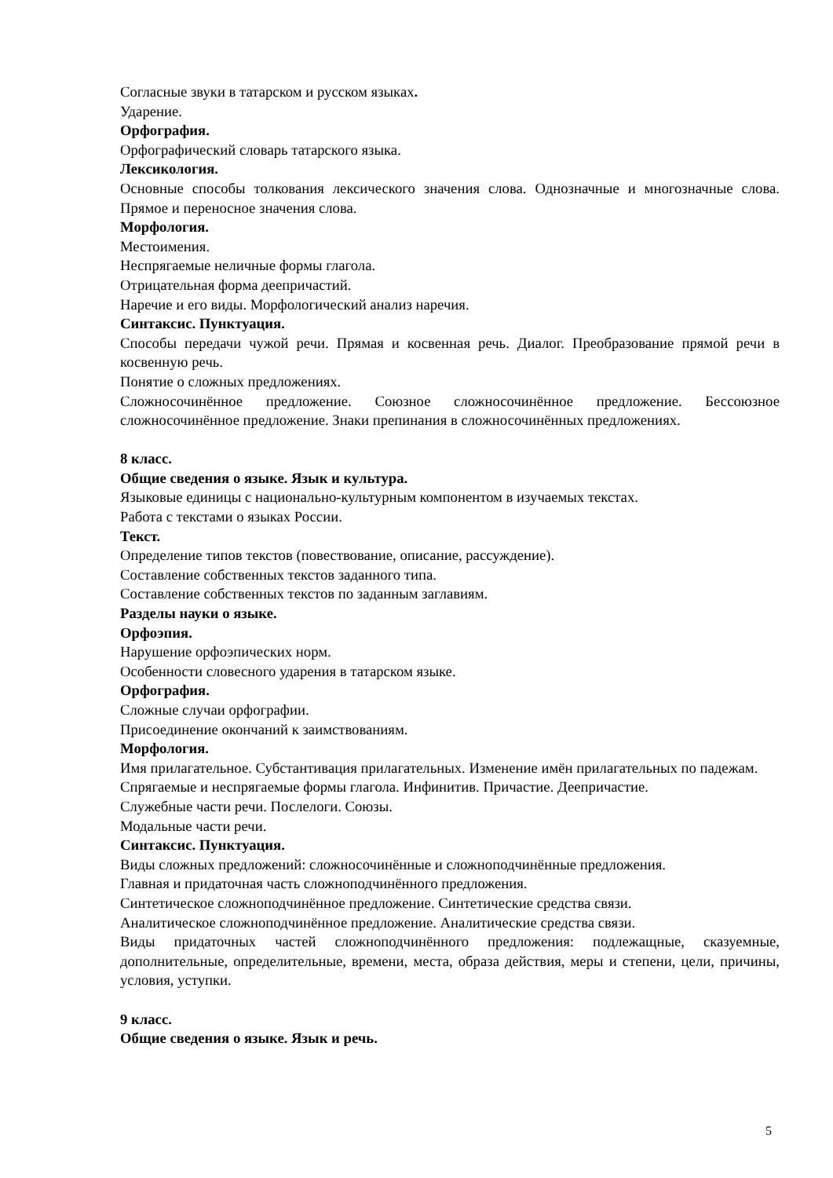Согласные звуки в татарском и русском языках.
Ударение.
Орфография.
Орфографический словарь татарского языка.
Лексикология.
Основные способы толкования лексического значения слова. Однозначные и многозначные слова. Прямое и переносное значения слова.
Морфология.
Местоимения.
Неспрягаемые неличные формы глагола.
Отрицательная форма деепричастий.
Наречие и его виды. Морфологический анализ наречия.
Синтаксис. Пунктуация.
Способы передачи чужой речи. Прямая и косвенная речь. Диалог. Преобразование прямой речи в косвенную речь.
Понятие о сложных предложениях.
Сложносочинённое предложение. Союзное сложносочинённое предложение. Бессоюзное сложносочинённое предложение. Знаки препинания в сложносочинённых предложениях.
8 класс.
Общие сведения о языке. Язык и культура.
Языковые единицы с национально-культурным компонентом в изучаемых текстах.
Работа с текстами о языках России.
Текст.
Определение типов текстов (повествование, описание, рассуждение).
Составление собственных текстов заданного типа.
Составление собственных текстов по заданным заглавиям.
Разделы науки о языке.
Орфоэпия.
Нарушение орфоэпических норм.
Особенности словесного ударения в татарском языке.
Орфография.
Сложные случаи орфографии.
Присоединение окончаний к заимствованиям.
Морфология.
Имя прилагательное. Субстантивация прилагательных. Изменение имён прилагательных по падежам.
Спрягаемые и неспрягаемые формы глагола. Инфинитив. Причастие. Деепричастие.
Служебные части речи. Послелоги. Союзы.
Модальные части речи.
Синтаксис. Пунктуация.
Виды сложных предложений: сложносочинённые и сложноподчинённые предложения.
Главная и придаточная часть сложноподчинённого предложения.
Синтетическое сложноподчинённое предложение. Синтетические средства связи.
Аналитическое сложноподчинённое предложение. Аналитические средства связи.
Виды придаточных частей сложноподчинённого предложения: подлежащные, сказуемные, дополнительные, определительные, времени, места, образа действия, меры и степени, цели, причины, условия, уступки.
9 класс.
Общие сведения о языке. Язык и речь.
5